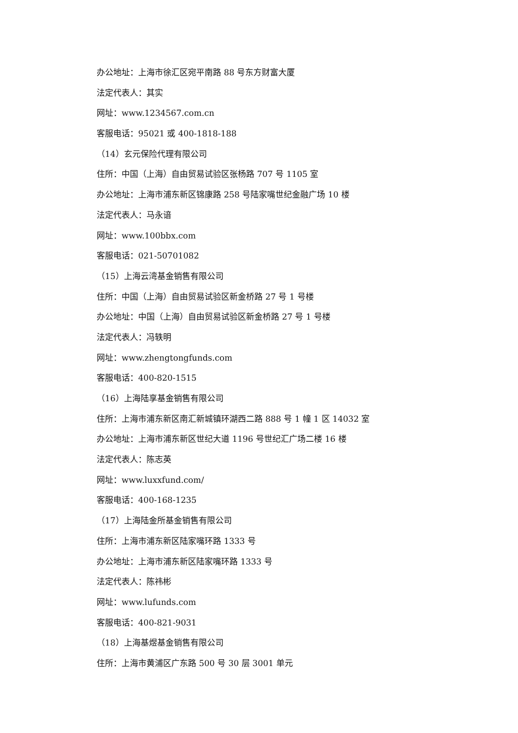办公地址：上海市徐汇区宛平南路 88 号东方财富大厦
法定代表人：其实
网址：www.1234567.com.cn
客服电话：95021 或 400-1818-188
（14）玄元保险代理有限公司
住所：中国（上海）自由贸易试验区张杨路 707 号 1105 室
办公地址：上海市浦东新区锦康路 258 号陆家嘴世纪金融广场 10 楼
法定代表人：马永谙
网址：www.100bbx.com
客服电话：021-50701082
（15）上海云湾基金销售有限公司
住所：中国（上海）自由贸易试验区新金桥路 27 号 1 号楼
办公地址：中国（上海）自由贸易试验区新金桥路 27 号 1 号楼
法定代表人：冯轶明
网址：www.zhengtongfunds.com
客服电话：400-820-1515
（16）上海陆享基金销售有限公司
住所：上海市浦东新区南汇新城镇环湖西二路 888 号 1 幢 1 区 14032 室
办公地址：上海市浦东新区世纪大道 1196 号世纪汇广场二楼 16 楼
法定代表人：陈志英
网址：www.luxxfund.com/
客服电话：400-168-1235
（17）上海陆金所基金销售有限公司
住所：上海市浦东新区陆家嘴环路 1333 号
办公地址：上海市浦东新区陆家嘴环路 1333 号
法定代表人：陈祎彬
网址：www.lufunds.com
客服电话：400-821-9031
（18）上海基煜基金销售有限公司
住所：上海市黄浦区广东路 500 号 30 层 3001 单元